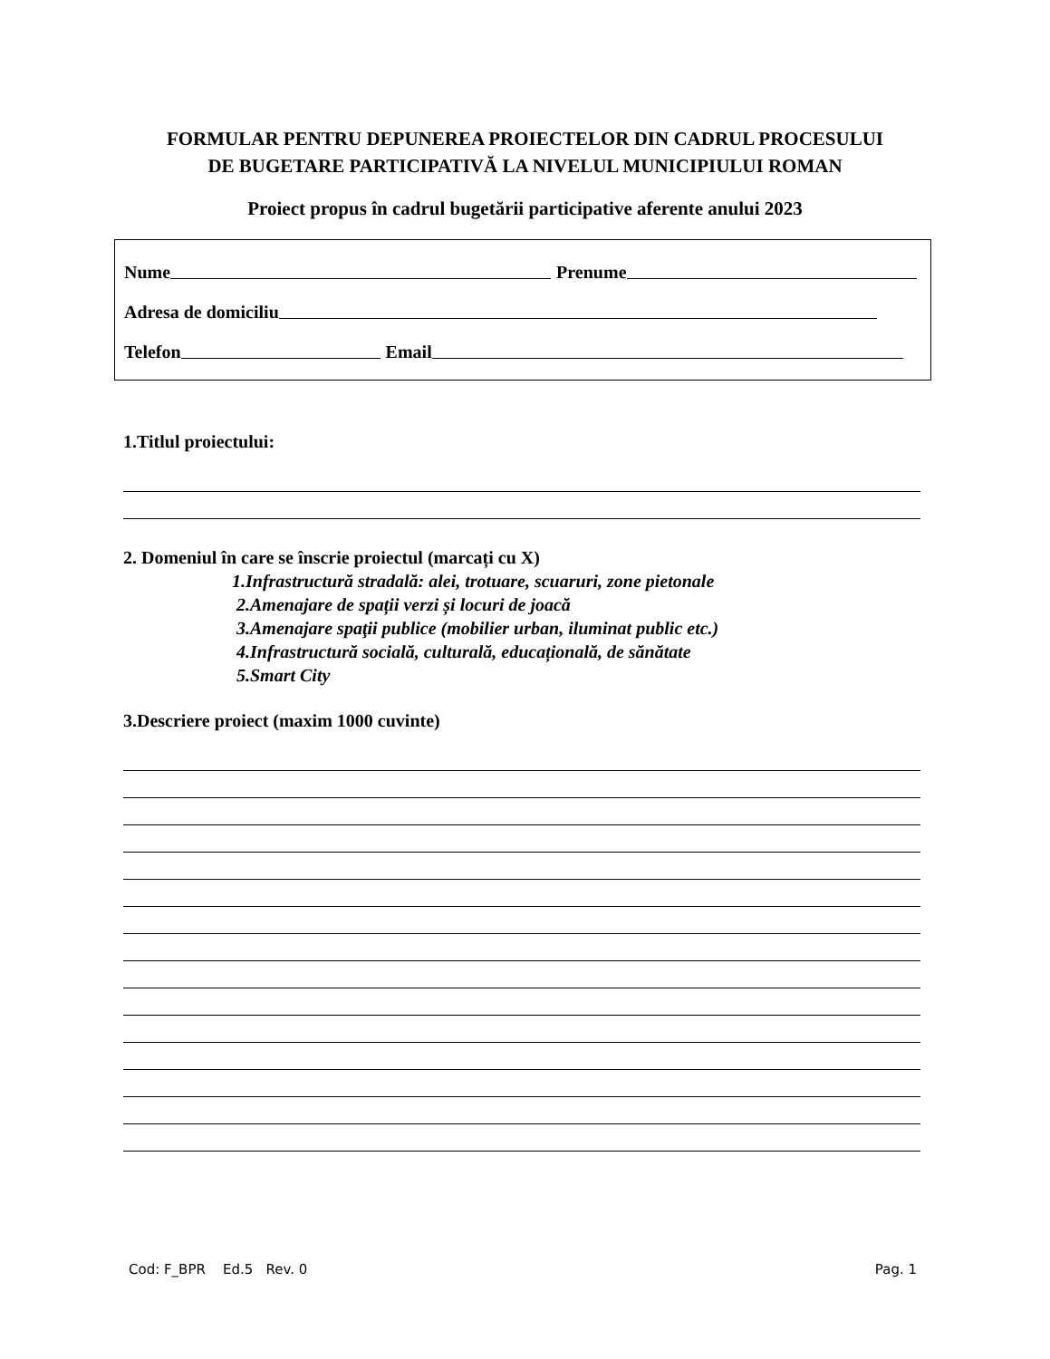FORMULAR PENTRU DEPUNEREA PROIECTELOR DIN CADRUL PROCESULUI
DE BUGETARE PARTICIPATIVĂ LA NIVELUL MUNICIPIULUI ROMAN
Proiect propus în cadrul bugetării participative aferente anului 2023
Nume Prenume
Adresa de domiciliu
Telefon Email
1.Titlul proiectului:
2. Domeniul în care se înscrie proiectul (marcați cu X)
1.Infrastructură stradală: alei, trotuare, scuaruri, zone pietonale
2.Amenajare de spații verzi și locuri de joacă
3.Amenajare spaţii publice (mobilier urban, iluminat public etc.)
4.Infrastructură socială, culturală, educațională, de sănătate
5.Smart City
3.Descriere proiect (maxim 1000 cuvinte)
Cod: F_BPR Ed.5 Rev. 0 Pag. 1